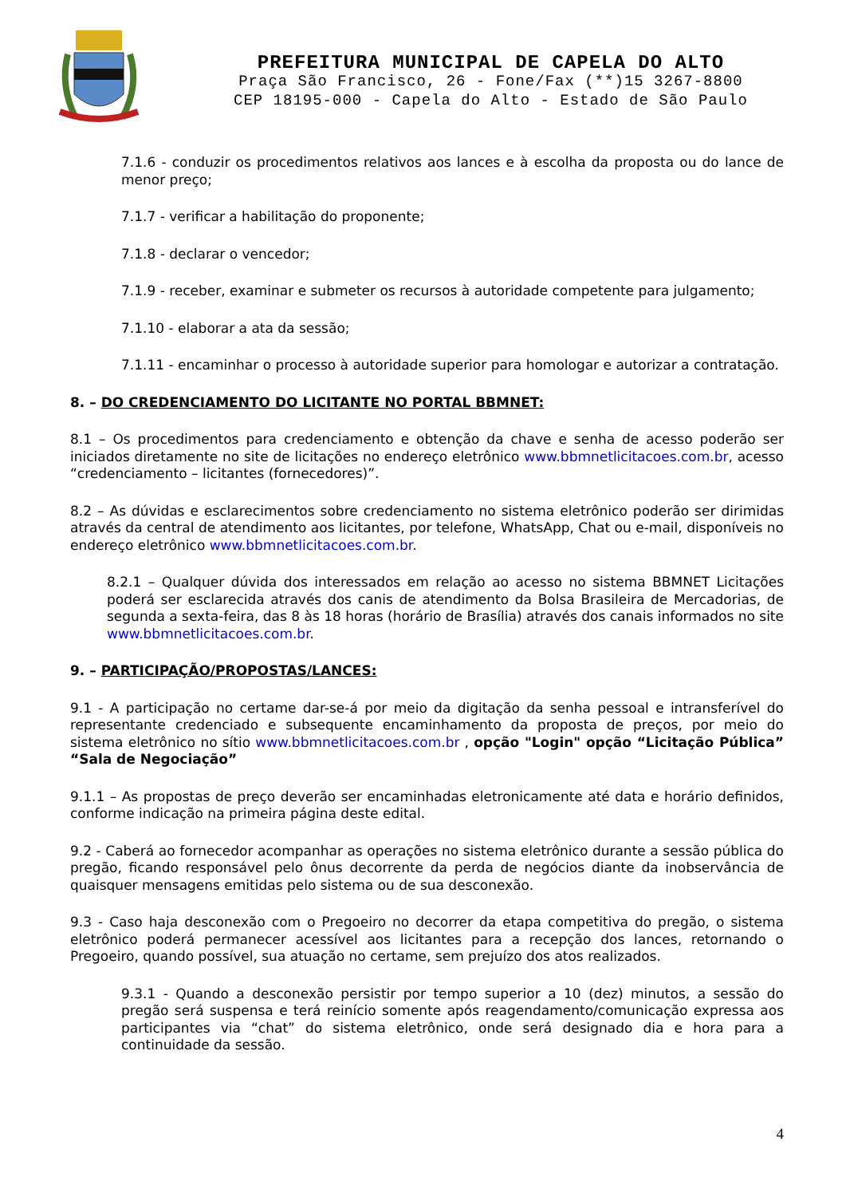PREFEITURA MUNICIPAL DE CAPELA DO ALTO
Praça São Francisco, 26 - Fone/Fax (**)15 3267-8800
CEP 18195-000 - Capela do Alto - Estado de São Paulo
7.1.6 - conduzir os procedimentos relativos aos lances e à escolha da proposta ou do lance de menor preço;
7.1.7 - verificar a habilitação do proponente;
7.1.8 - declarar o vencedor;
7.1.9 - receber, examinar e submeter os recursos à autoridade competente para julgamento;
7.1.10 - elaborar a ata da sessão;
7.1.11 - encaminhar o processo à autoridade superior para homologar e autorizar a contratação.
8. – DO CREDENCIAMENTO DO LICITANTE NO PORTAL BBMNET:
8.1 – Os procedimentos para credenciamento e obtenção da chave e senha de acesso poderão ser iniciados diretamente no site de licitações no endereço eletrônico www.bbmnetlicitacoes.com.br, acesso “credenciamento – licitantes (fornecedores)”.
8.2 – As dúvidas e esclarecimentos sobre credenciamento no sistema eletrônico poderão ser dirimidas através da central de atendimento aos licitantes, por telefone, WhatsApp, Chat ou e-mail, disponíveis no endereço eletrônico www.bbmnetlicitacoes.com.br.
8.2.1 – Qualquer dúvida dos interessados em relação ao acesso no sistema BBMNET Licitações poderá ser esclarecida através dos canis de atendimento da Bolsa Brasileira de Mercadorias, de segunda a sexta-feira, das 8 às 18 horas (horário de Brasília) através dos canais informados no site www.bbmnetlicitacoes.com.br.
9. – PARTICIPAÇÃO/PROPOSTAS/LANCES:
9.1 - A participação no certame dar-se-á por meio da digitação da senha pessoal e intransferível do representante credenciado e subsequente encaminhamento da proposta de preços, por meio do sistema eletrônico no sítio www.bbmnetlicitacoes.com.br , opção "Login" opção “Licitação Pública” “Sala de Negociação”
9.1.1 – As propostas de preço deverão ser encaminhadas eletronicamente até data e horário definidos, conforme indicação na primeira página deste edital.
9.2 - Caberá ao fornecedor acompanhar as operações no sistema eletrônico durante a sessão pública do pregão, ficando responsável pelo ônus decorrente da perda de negócios diante da inobservância de quaisquer mensagens emitidas pelo sistema ou de sua desconexão.
9.3 - Caso haja desconexão com o Pregoeiro no decorrer da etapa competitiva do pregão, o sistema eletrônico poderá permanecer acessível aos licitantes para a recepção dos lances, retornando o Pregoeiro, quando possível, sua atuação no certame, sem prejuízo dos atos realizados.
9.3.1 - Quando a desconexão persistir por tempo superior a 10 (dez) minutos, a sessão do pregão será suspensa e terá reinício somente após reagendamento/comunicação expressa aos participantes via “chat” do sistema eletrônico, onde será designado dia e hora para a continuidade da sessão.
4